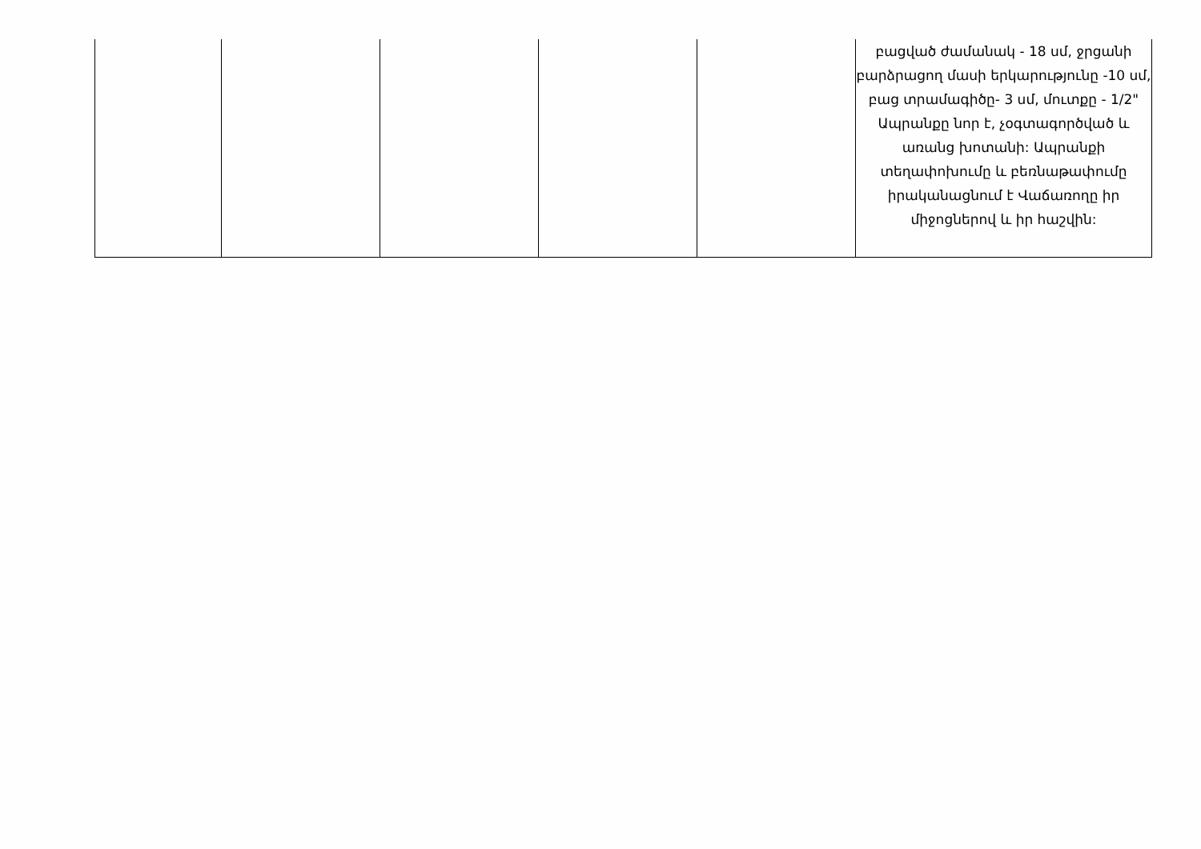| | | | | | բացված ժամանակ - 18 սմ, ջրցանի բարձրացող մասի երկարությունը -10 սմ, բաց տրամագիծը- 3 սմ, մուտքը - 1/2" Ապրանքը նոր է, չօգտագործված և առանց խոտանի: Ապրանքի տեղափոխումը և բեռնաթափումը իրականացնում է Վաճառողը իր միջոցներով և իր հաշվին: |